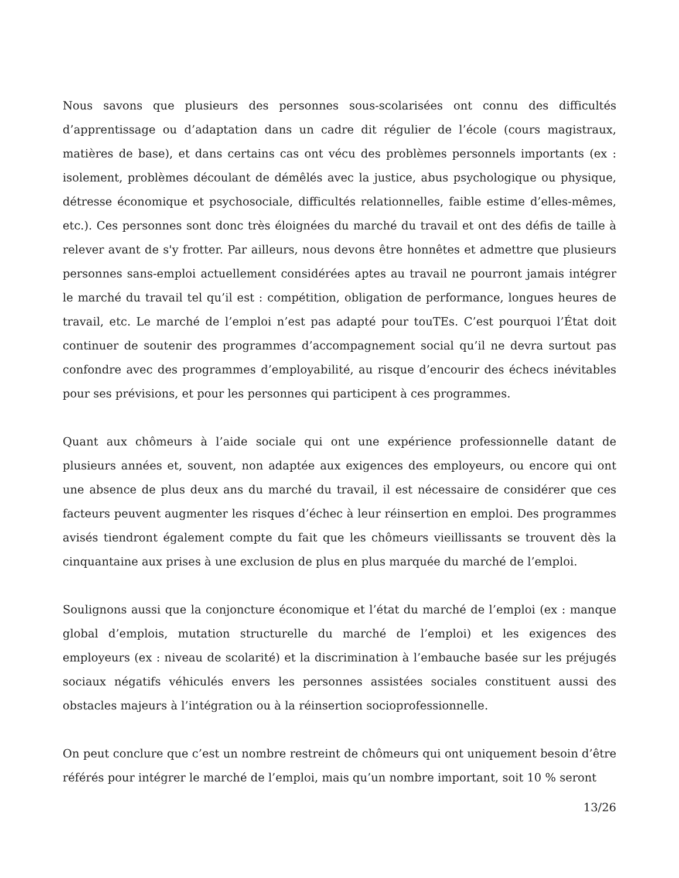Nous savons que plusieurs des personnes sous-scolarisées ont connu des difficultés d’apprentissage ou d’adaptation dans un cadre dit régulier de l’école (cours magistraux, matières de base), et dans certains cas ont vécu des problèmes personnels importants (ex : isolement, problèmes découlant de démêlés avec la justice, abus psychologique ou physique, détresse économique et psychosociale, difficultés relationnelles, faible estime d’elles-mêmes, etc.). Ces personnes sont donc très éloignées du marché du travail et ont des défis de taille à relever avant de s'y frotter. Par ailleurs, nous devons être honnêtes et admettre que plusieurs personnes sans-emploi actuellement considérées aptes au travail ne pourront jamais intégrer le marché du travail tel qu’il est : compétition, obligation de performance, longues heures de travail, etc. Le marché de l’emploi n’est pas adapté pour touTEs. C’est pourquoi l’État doit continuer de soutenir des programmes d’accompagnement social qu’il ne devra surtout pas confondre avec des programmes d’employabilité, au risque d’encourir des échecs inévitables pour ses prévisions, et pour les personnes qui participent à ces programmes.
Quant aux chômeurs à l’aide sociale qui ont une expérience professionnelle datant de plusieurs années et, souvent, non adaptée aux exigences des employeurs, ou encore qui ont une absence de plus deux ans du marché du travail, il est nécessaire de considérer que ces facteurs peuvent augmenter les risques d’échec à leur réinsertion en emploi. Des programmes avisés tiendront également compte du fait que les chômeurs vieillissants se trouvent dès la cinquantaine aux prises à une exclusion de plus en plus marquée du marché de l’emploi.
Soulignons aussi que la conjoncture économique et l’état du marché de l’emploi (ex : manque global d’emplois, mutation structurelle du marché de l’emploi) et les exigences des employeurs (ex : niveau de scolarité) et la discrimination à l’embauche basée sur les préjugés sociaux négatifs véhiculés envers les personnes assistées sociales constituent aussi des obstacles majeurs à l’intégration ou à la réinsertion socioprofessionnelle.
On peut conclure que c’est un nombre restreint de chômeurs qui ont uniquement besoin d’être référés pour intégrer le marché de l’emploi, mais qu’un nombre important, soit 10 % seront
13/26